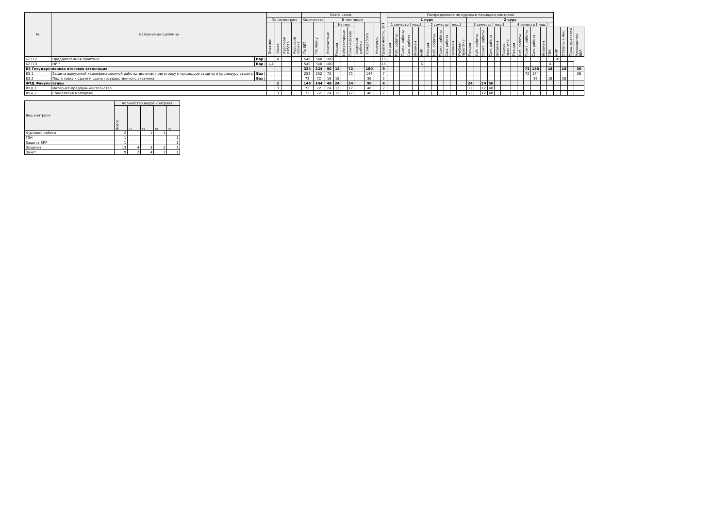| № | Название дисциплины | | | | | | Всего часов | | | | | | | | | Трудоемкость, ЗЕТ | Распределение по курсам и периодам контроля | | | | | | | | | | | | | | | | | | | | | | | | | | | |
| --- | --- | --- | --- | --- | --- | --- | --- | --- | --- | --- | --- | --- | --- | --- | --- | --- | --- | --- | --- | --- | --- | --- | --- | --- | --- | --- | --- | --- | --- | --- | --- | --- | --- | --- | --- | --- | --- | --- | --- | --- | --- | --- | --- | --- |
| | | | По семестрам | | | | Количество | | В том числе | | | | | | | | 1 курс | | | | | | | | | | | | 2 курс | | | | | | | | | | | | | | | |
| | | | Экзамен | Зачет | Курсовая работа | Курсовой проект | По ЗЕТ | По плану | Контактные | Из них | | | Индивид. работы | Сам.работа | Контроль | | 1 семестр [ нед.] | | | | | | 2 семестр [ нед.] | | | | | | 3 семестр [ нед.] | | | | | | 4 семестр [ нед.] | | | | | | | | | |
| | | | | | | | | | | Лекции | Лабораторные | Практические | | | | | Лекции | Лаб. работы | Практ. работы | Сам. работа | Экзамен | НИР | Лекции | Лаб. работы | Практ. работы | Сам. работа | Экзамен | Учебная практика | Лекции | Лаб. работы | Практ. работы | Сам. работа | Экзамен | Произв. практика | Лекции | Лаб. работы | Практ. работы | Сам. работа | Экзамен | ГЭК | НИР | Обзорные лек. | Пред. практика | Руководство ВКР |
| Б2.П.2 | Преддипломная практика | Вар / | | 4 | | | 540 | 540 | 180 | | | | | | | 15 | | | | | | | | | | | | | | | | | | | | | | | | | 10 | | | |
| Б2.П.3 | НИР | Вар / | 1,4 | | | | 540 | 540 | 180 | | | | | | | 15 | | | | | | 6 | | | | | | | | | | | | | | | | | | 4 | | | | |
| Б3 Государственная итоговая аттестация | | | | | | | 324 | 324 | 90 | 18 | | 72 | | 180 | | 9 | | | | | | | | | | | | | | | | | | | | | 72 | 180 | | 18 | | 18 | | 36 |
| Б3.1 | Защита выпускной квалификационной работы, включая подготовку к процедуре защиты и процедуру защиты | Баз / | | | | | 252 | 252 | 72 | | | 72 | | 144 | | 7 | | | | | | | | | | | | | | | | | | | | | 72 | 144 | | | | | | 36 |
| Б3.2 | Подготовка к сдаче и сдача государственного экзамена | Баз / | | | | | 72 | 72 | 18 | 18 | | | | 36 | | 2 | | | | | | | | | | | | | | | | | | | | | | 36 | | 18 | | 18 | | |
| ФТД Факультативы | | | | 2 | | | 144 | 144 | 48 | 24 | | 24 | | 96 | | 4 | | | | | | | | | | | | | 24 | | 24 | 96 | | | | | | | | | | | | |
| ФТД.1 | Интернет-предпринимательство | | | 3 | | | 72 | 72 | 24 | 12 | | 12 | | 48 | | 2 | | | | | | | | | | | | | 12 | | 12 | 48 | | | | | | | | | | | | |
| ФТД.2 | Социология молодежи | | | 3 | | | 72 | 72 | 24 | 12 | | 12 | | 48 | | 2 | | | | | | | | | | | | | 12 | | 12 | 48 | | | | | | | | | | | | |
| Вид контроля | Количество видов контроля | | | | |
| --- | --- | --- | --- | --- | --- |
| | Всего | 1 | 2 | 3 | 4 |
| Курсовая работа | 2 | | 1 | 1 | |
| ГЭК | 1 | | | | 1 |
| Защита ВКР | 1 | | | | 1 |
| Экзамен | 13 | 4 | 3 | 5 | 1 |
| Зачет | 9 | 2 | 4 | 2 | 1 |